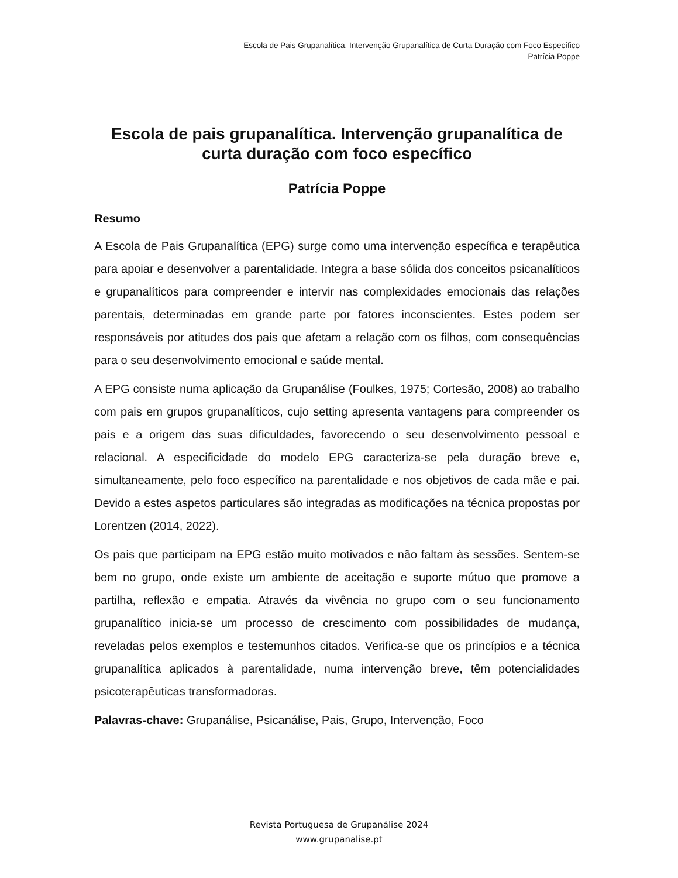Escola de Pais Grupanalítica. Intervenção Grupanalítica de Curta Duração com Foco Específico
Patrícia Poppe
Escola de pais grupanalítica. Intervenção grupanalítica de curta duração com foco específico
Patrícia Poppe
Resumo
A Escola de Pais Grupanalítica (EPG) surge como uma intervenção específica e terapêutica para apoiar e desenvolver a parentalidade. Integra a base sólida dos conceitos psicanalíticos e grupanalíticos para compreender e intervir nas complexidades emocionais das relações parentais, determinadas em grande parte por fatores inconscientes. Estes podem ser responsáveis por atitudes dos pais que afetam a relação com os filhos, com consequências para o seu desenvolvimento emocional e saúde mental.
A EPG consiste numa aplicação da Grupanálise (Foulkes, 1975; Cortesão, 2008) ao trabalho com pais em grupos grupanalíticos, cujo setting apresenta vantagens para compreender os pais e a origem das suas dificuldades, favorecendo o seu desenvolvimento pessoal e relacional. A especificidade do modelo EPG caracteriza-se pela duração breve e, simultaneamente, pelo foco específico na parentalidade e nos objetivos de cada mãe e pai. Devido a estes aspetos particulares são integradas as modificações na técnica propostas por Lorentzen (2014, 2022).
Os pais que participam na EPG estão muito motivados e não faltam às sessões. Sentem-se bem no grupo, onde existe um ambiente de aceitação e suporte mútuo que promove a partilha, reflexão e empatia. Através da vivência no grupo com o seu funcionamento grupanalítico inicia-se um processo de crescimento com possibilidades de mudança, reveladas pelos exemplos e testemunhos citados. Verifica-se que os princípios e a técnica grupanalítica aplicados à parentalidade, numa intervenção breve, têm potencialidades psicoterapêuticas transformadoras.
Palavras-chave: Grupanálise, Psicanálise, Pais, Grupo, Intervenção, Foco
Revista Portuguesa de Grupanálise 2024
www.grupanalise.pt